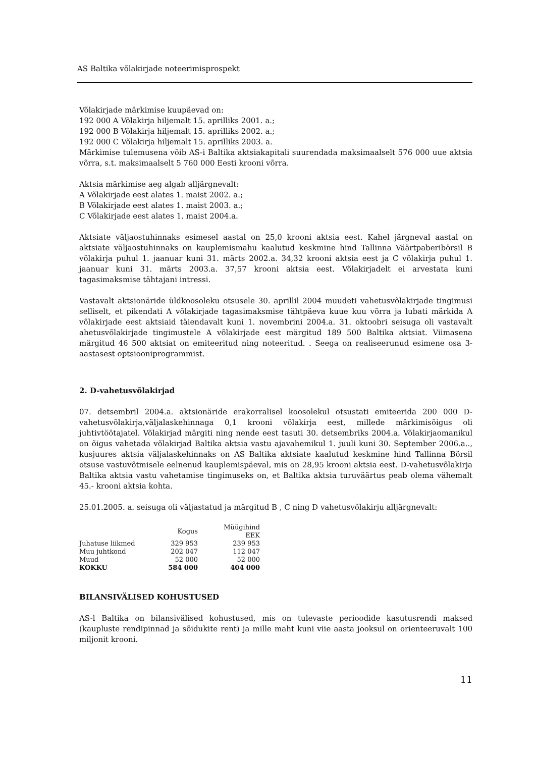AS Baltika võlakirjade noteerimisprospekt
Võlakirjade märkimise kuupäevad on:
192 000 A Võlakirja hiljemalt 15. aprilliks 2001. a.;
192 000 B Võlakirja hiljemalt 15. aprilliks 2002. a.;
192 000 C Võlakirja hiljemalt 15. aprilliks 2003. a.
Märkimise tulemusena võib AS-i Baltika aktsiakapitali suurendada maksimaalselt 576 000 uue aktsia võrra, s.t. maksimaalselt 5 760 000 Eesti krooni võrra.
Aktsia märkimise aeg algab alljärgnevalt:
A Võlakirjade eest alates 1. maist 2002. a.;
B Võlakirjade eest alates 1. maist 2003. a.;
C Võlakirjade eest alates 1. maist 2004.a.
Aktsiate väljaostuhinnaks esimesel aastal on 25,0 krooni aktsia eest. Kahel järgneval aastal on aktsiate väljaostuhinnaks on kauplemismahu kaalutud keskmine hind Tallinna Väärtpaberibörsil B võlakirja puhul 1. jaanuar kuni 31. märts 2002.a. 34,32 krooni aktsia eest ja C võlakirja puhul 1. jaanuar kuni 31. märts 2003.a. 37,57 krooni aktsia eest. Võlakirjadelt ei arvestata kuni tagasimaksmise tähtajani intressi.
Vastavalt aktsionäride üldkoosoleku otsusele 30. aprillil 2004 muudeti vahetusvõlakirjade tingimusi selliselt, et pikendati A võlakirjade tagasimaksmise tähtpäeva kuue kuu võrra ja lubati märkida A võlakirjade eest aktsiaid täiendavalt kuni 1. novembrini 2004.a. 31. oktoobri seisuga oli vastavalt ahetusvõlakirjade tingimustele A võlakirjade eest märgitud 189 500 Baltika aktsiat. Viimasena märgitud 46 500 aktsiat on emiteeritud ning noteeritud. . Seega on realiseerunud esimene osa 3-aastasest optsiooniprogrammist.
2. D-vahetusvõlakirjad
07. detsembril 2004.a. aktsionäride erakorralisel koosolekul otsustati emiteerida 200 000 D-vahetusvõlakirja,väljalaskehinnaga 0,1 krooni võlakirja eest, millede märkimisõigus oli juhtivtöötajatel. Võlakirjad märgiti ning nende eest tasuti 30. detsembriks 2004.a. Võlakirjaomanikul on õigus vahetada võlakirjad Baltika aktsia vastu ajavahemikul 1. juuli kuni 30. September 2006.a.., kusjuures aktsia väljalaskehinnaks on AS Baltika aktsiate kaalutud keskmine hind Tallinna Börsil otsuse vastuvõtmisele eelnenud kauplemispäeval, mis on 28,95 krooni aktsia eest. D-vahetusvõlakirja Baltika aktsia vastu vahetamise tingimuseks on, et Baltika aktsia turuväärtus peab olema vähemalt 45.- krooni aktsia kohta.
25.01.2005. a. seisuga oli väljastatud ja märgitud B , C ning D vahetusvõlakirju alljärgnevalt:
| | Kogus | Müügihind EEK |
| --- | --- | --- |
| Juhatuse liikmed | 329 953 | 239 953 |
| Muu juhtkond | 202 047 | 112 047 |
| Muud | 52 000 | 52 000 |
| KOKKU | 584 000 | 404 000 |
BILANSIVÄLISED KOHUSTUSED
AS-l Baltika on bilansivälised kohustused, mis on tulevaste perioodide kasutusrendi maksed (kaupluste rendipinnad ja sõidukite rent) ja mille maht kuni viie aasta jooksul on orienteeruvalt 100 miljonit krooni.
11